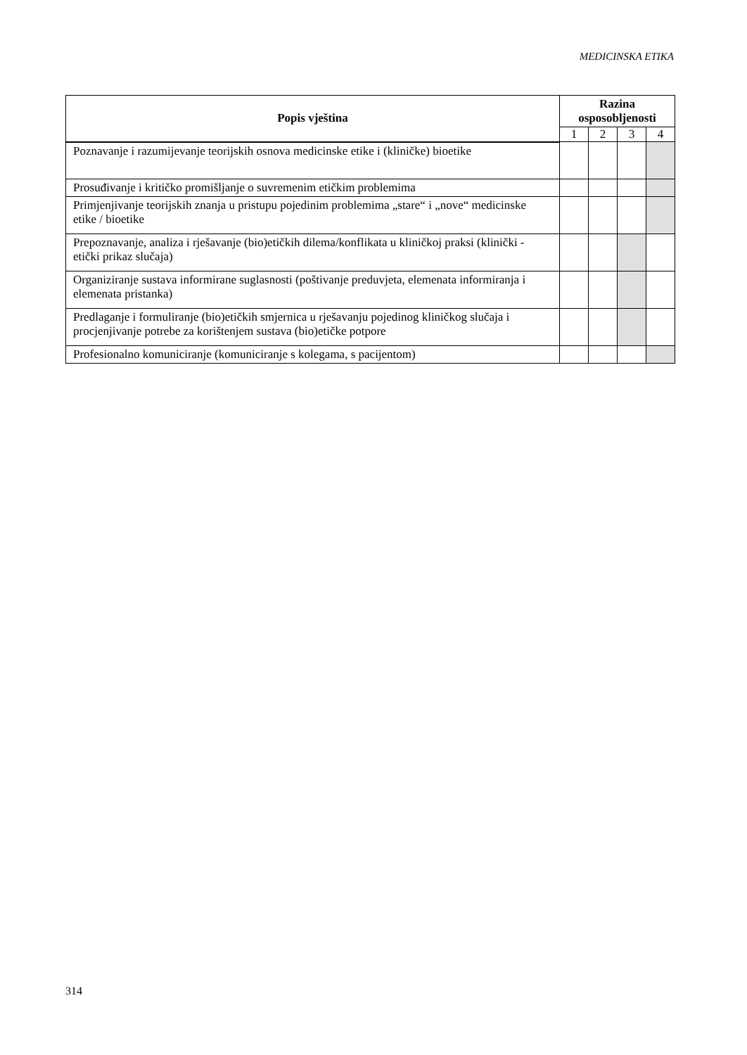MEDICINSKA ETIKA
| Popis vještina | Razina osposobljenosti | | | |
| --- | --- | --- | --- | --- |
| | 1 | 2 | 3 | 4 |
| Poznavanje i razumijevanje teorijskih osnova medicinske etike i (kliničke) bioetike | | | | |
| Prosuđivanje i kritičko promišljanje o suvremenim etičkim problemima | | | | |
| Primjenjivanje teorijskih znanja u pristupu pojedinim problemima „stare“ i „nove“ medicinske etike / bioetike | | | | |
| Prepoznavanje, analiza i rješavanje (bio)etičkih dilema/konflikata u kliničkoj praksi (klinički - etički prikaz slučaja) | | | | |
| Organiziranje sustava informirane suglasnosti (poštivanje preduvjeta, elemenata informiranja i elemenata pristanka) | | | | |
| Predlaganje i formuliranje (bio)etičkih smjernica u rješavanju pojedinog kliničkog slučaja i procjenjivanje potrebe za korištenjem sustava (bio)etičke potpore | | | | |
| Profesionalno komuniciranje (komuniciranje s kolegama, s pacijentom) | | | | |
314